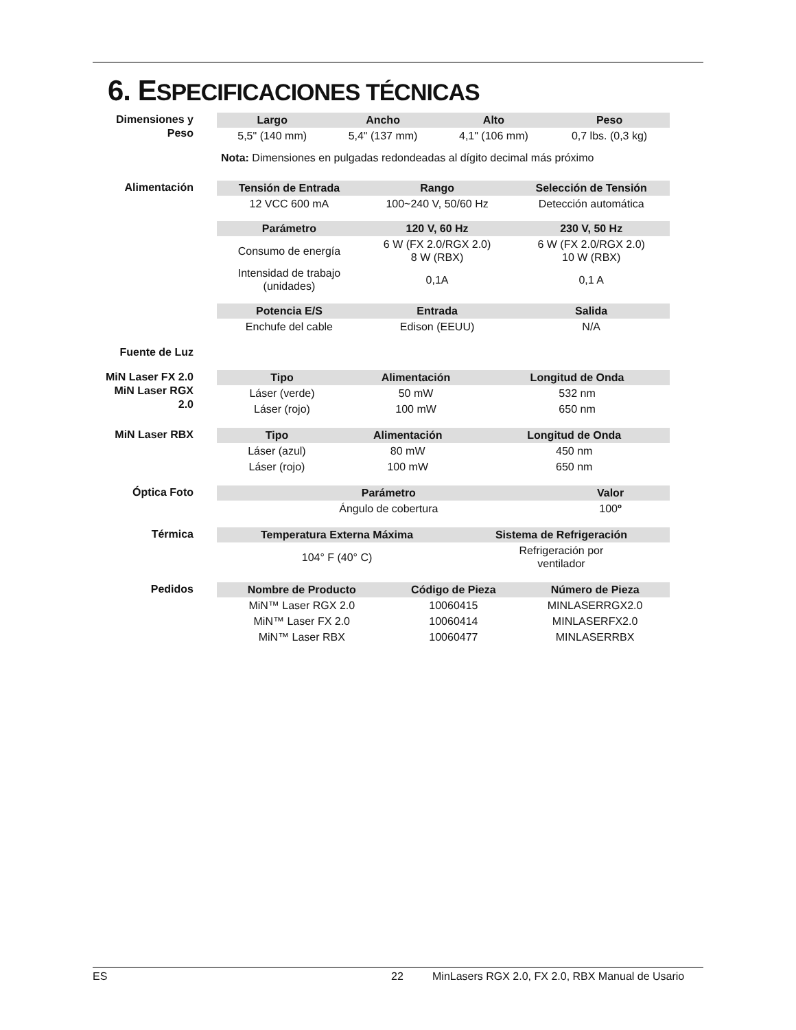6. ESPECIFICACIONES TÉCNICAS
Dimensiones y Peso
| Largo | Ancho | Alto | Peso |
| --- | --- | --- | --- |
| 5,5" (140 mm) | 5,4" (137 mm) | 4,1" (106 mm) | 0,7 lbs. (0,3 kg) |
Nota: Dimensiones en pulgadas redondeadas al dígito decimal más próximo
Alimentación
| Tensión de Entrada | Rango | Selección de Tensión |
| --- | --- | --- |
| 12 VCC 600 mA | 100~240 V, 50/60 Hz | Detección automática |
| Parámetro | 120 V, 60 Hz | 230 V, 50 Hz |
| Consumo de energía | 6 W (FX 2.0/RGX 2.0) 8 W (RBX) | 6 W (FX 2.0/RGX 2.0) 10 W (RBX) |
| Intensidad de trabajo (unidades) | 0,1A | 0,1 A |
| Potencia E/S | Entrada | Salida |
| Enchufe del cable | Edison (EEUU) | N/A |
Fuente de Luz
MiN Laser FX 2.0
MiN Laser RGX 2.0
| Tipo | Alimentación | Longitud de Onda |
| --- | --- | --- |
| Láser (verde) | 50 mW | 532 nm |
| Láser (rojo) | 100 mW | 650 nm |
MiN Laser RBX
| Tipo | Alimentación | Longitud de Onda |
| --- | --- | --- |
| Láser (azul) | 80 mW | 450 nm |
| Láser (rojo) | 100 mW | 650 nm |
Óptica Foto
| Parámetro | Valor | |
| --- | --- | --- |
| Ángulo de cobertura | 100 º | |
Térmica
| Temperatura Externa Máxima | Sistema de Refrigeración | |
| --- | --- | --- |
| 104° F (40° C) | Refrigeración por ventilador | |
Pedidos
| Nombre de Producto | Código de Pieza | Número de Pieza |
| --- | --- | --- |
| MiN™ Laser RGX 2.0 | 10060415 | MINLASERRGX2.0 |
| MiN™ Laser FX 2.0 | 10060414 | MINLASERFX2.0 |
| MiN™ Laser RBX | 10060477 | MINLASERRBX |
ES 22 MinLasers RGX 2.0, FX 2.0, RBX Manual de Usario